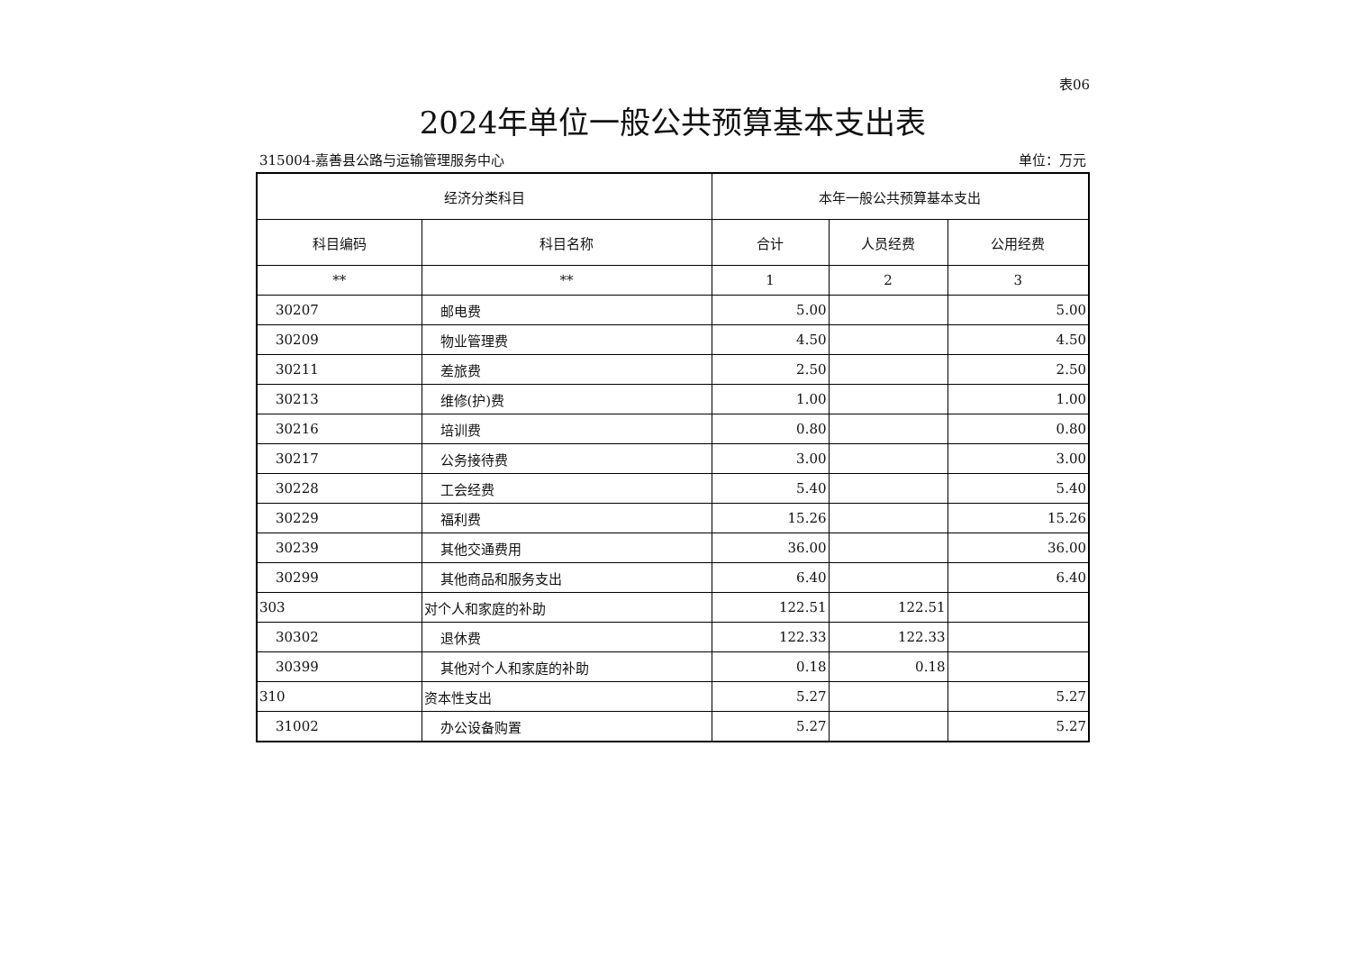表06
2024年单位一般公共预算基本支出表
315004-嘉善县公路与运输管理服务中心 单位：万元
| 经济分类科目 | | 本年一般公共预算基本支出 | | |
| --- | --- | --- | --- | --- |
| 科目编码 | 科目名称 | 合计 | 人员经费 | 公用经费 |
| ** | ** | 1 | 2 | 3 |
| 30207 | 邮电费 | 5.00 | | 5.00 |
| 30209 | 物业管理费 | 4.50 | | 4.50 |
| 30211 | 差旅费 | 2.50 | | 2.50 |
| 30213 | 维修(护)费 | 1.00 | | 1.00 |
| 30216 | 培训费 | 0.80 | | 0.80 |
| 30217 | 公务接待费 | 3.00 | | 3.00 |
| 30228 | 工会经费 | 5.40 | | 5.40 |
| 30229 | 福利费 | 15.26 | | 15.26 |
| 30239 | 其他交通费用 | 36.00 | | 36.00 |
| 30299 | 其他商品和服务支出 | 6.40 | | 6.40 |
| 303 | 对个人和家庭的补助 | 122.51 | 122.51 | |
| 30302 | 退休费 | 122.33 | 122.33 | |
| 30399 | 其他对个人和家庭的补助 | 0.18 | 0.18 | |
| 310 | 资本性支出 | 5.27 | | 5.27 |
| 31002 | 办公设备购置 | 5.27 | | 5.27 |